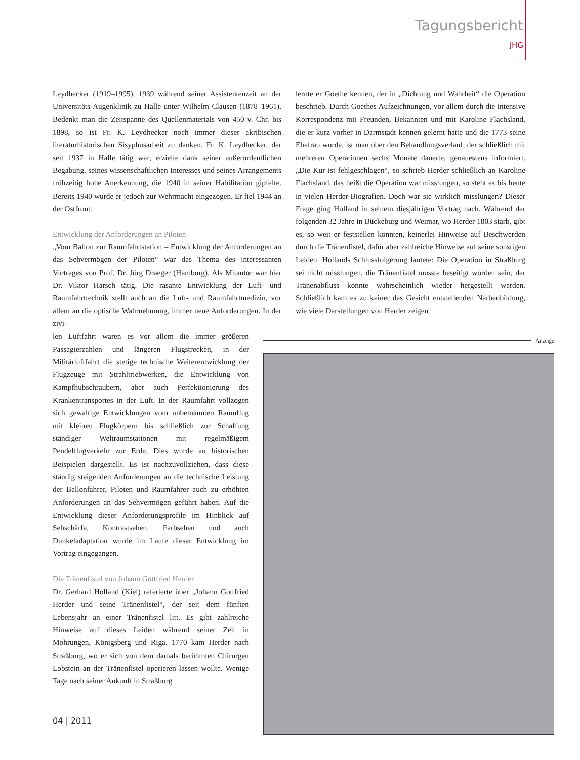Tagungsbericht
JHG
Leydhecker (1919–1995), 1939 während seiner Assistentenzeit an der Universitäts-Augenklinik zu Halle unter Wilhelm Clausen (1878–1961). Bedenkt man die Zeitspanne des Quellenmaterials von 450 v. Chr. bis 1898, so ist Fr. K. Leydhecker noch immer dieser akribischen literaturhistorischen Sisyphusarbeit zu danken. Fr. K. Leydhecker, der seit 1937 in Halle tätig war, erzielte dank seiner außerordentlichen Begabung, seines wissenschaftlichen Interesses und seines Arrangements frühzeitig hohe Anerkennung, die 1940 in seiner Habilitation gipfelte. Bereits 1940 wurde er jedoch zur Wehrmacht eingezogen. Er fiel 1944 an der Ostfront.
Entwicklung der Anforderungen an Piloten
„Vom Ballon zur Raumfahrtstation – Entwicklung der Anforderungen an das Sehvermögen der Piloten“ war das Thema des interessanten Vortrages von Prof. Dr. Jörg Draeger (Hamburg). Als Mitautor war hier Dr. Viktor Harsch tätig. Die rasante Entwicklung der Luft- und Raumfahrttechnik stellt auch an die Luft- und Raumfahrtmedizin, vor allem an die optische Wahrnehmung, immer neue Anforderungen. In der zivi-
len Luftfahrt waren es vor allem die immer größeren Passagierzahlen und längeren Flugstrecken, in der Militärluftfahrt die stetige technische Weiterentwicklung der Flugzeuge mit Strahltriebwerken, die Entwicklung von Kampfhubschraubern, aber auch Perfektionierung des Krankentransportes in der Luft. In der Raumfahrt vollzogen sich gewaltige Entwicklungen vom unbemannten Raumflug mit kleinen Flugkörpern bis schließlich zur Schaffung ständiger Weltraumstationen mit regelmäßigem Pendelflugverkehr zur Erde. Dies wurde an historischen Beispielen dargestellt. Es ist nachzuvollziehen, dass diese ständig steigenden Anforderungen an die technische Leistung der Ballonfahrer, Piloten und Raumfahrer auch zu erhöhten Anforderungen an das Sehvermögen geführt haben. Auf die Entwicklung dieser Anforderungsprofile im Hinblick auf Sehschärfe, Kontrastsehen, Farbsehen und auch Dunkeladaptation wurde im Laufe dieser Entwicklung im Vortrag eingegangen.
Die Tränenfistel von Johann Gottfried Herder
Dr. Gerhard Holland (Kiel) referierte über „Johann Gottfried Herder und seine Tränenfistel“, der seit dem fünften Lebensjahr an einer Tränenfistel litt. Es gibt zahlreiche Hinweise auf dieses Leiden während seiner Zeit in Mohrungen, Königsberg und Riga. 1770 kam Herder nach Straßburg, wo er sich von dem damals berühmten Chirurgen Lobstein an der Tränenfistel operieren lassen wollte. Wenige Tage nach seiner Ankunft in Straßburg
lernte er Goethe kennen, der in „Dichtung und Wahrheit“ die Operation beschrieb. Durch Goethes Aufzeichnungen, vor allem durch die intensive Korrespondenz mit Freunden, Bekannten und mit Karoline Flachsland, die er kurz vorher in Darmstadt kennen gelernt hatte und die 1773 seine Ehefrau wurde, ist man über den Behandlungsverlauf, der schließlich mit mehreren Operationen sechs Monate dauerte, genauestens informiert. „Die Kur ist fehlgeschlagen“, so schrieb Herder schließlich an Karoline Flachsland, das heißt die Operation war misslungen, so steht es bis heute in vielen Herder-Biografien. Doch war sie wirklich misslungen? Dieser Frage ging Holland in seinem diesjährigen Vortrag nach. Während der folgenden 32 Jahre in Bückeburg und Weimar, wo Herder 1803 starb, gibt es, so weit er feststellen konnten, keinerlei Hinweise auf Beschwerden durch die Tränenfistel, dafür aber zahlreiche Hinweise auf seine sonstigen Leiden. Hollands Schlussfolgerung lautete: Die Operation in Straßburg sei nicht misslungen, die Tränenfistel musste beseitigt worden sein, der Tränenabfluss konnte wahrscheinlich wieder hergestellt werden. Schließlich kam es zu keiner das Gesicht entstellenden Narbenbildung, wie viele Darstellungen von Herder zeigen.
Anzeige
04 | 2011